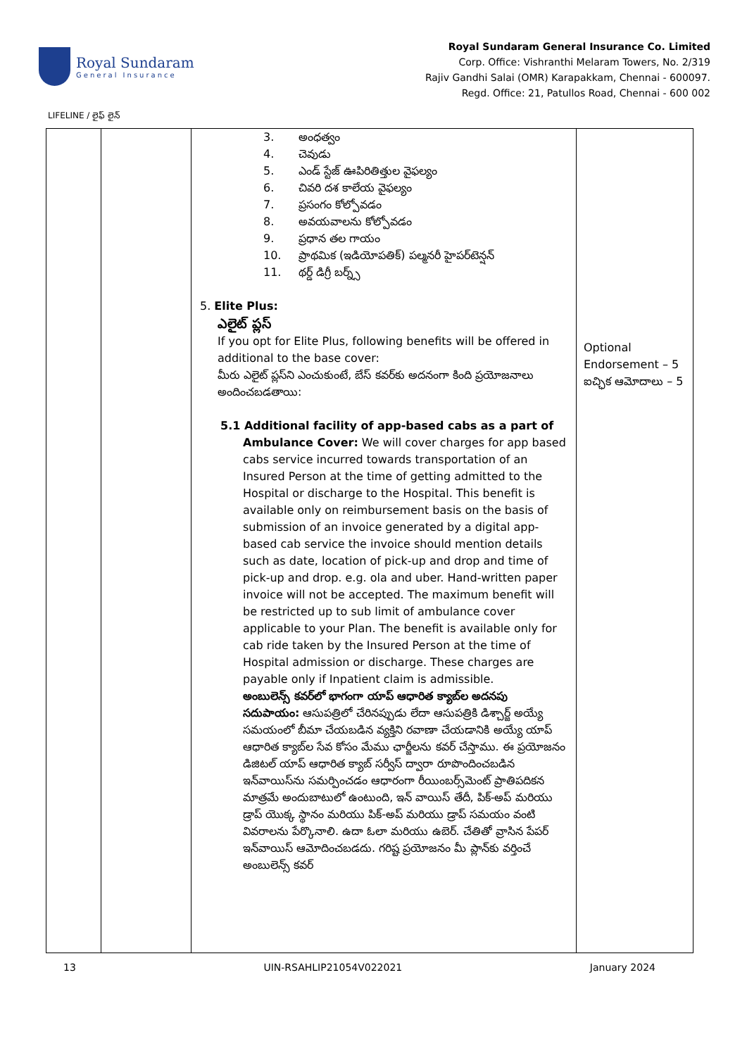Royal Sundaram
General Insurance
Royal Sundaram General Insurance Co. Limited
Corp. Office: Vishranthi Melaram Towers, No. 2/319
Rajiv Gandhi Salai (OMR) Karapakkam, Chennai - 600097.
Regd. Office: 21, Patullos Road, Chennai - 600 002
LIFELINE / లైఫ్ లైన్
| | | 3. అంధత్వం 4. చెవుడు 5. ఎండ్ స్టేజ్ ఊపిరితిత్తుల వైఫల్యం 6. చివరి దశ కాలేయ వైఫల్యం 7. ప్రసంగం కోల్పోవడం 8. అవయవాలను కోల్పోవడం 9. ప్రధాన తల గాయం 10. ప్రాథమిక (ఇడియోపతిక్) పల్మనరీ హైపర్‌టెన్షన్ 11. థర్డ్ డిగ్రీ బర్న్స్ 5. Elite Plus: ఎలైట్ ప్లస్ If you opt for Elite Plus, following benefits will be offered in additional to the base cover: మీరు ఎలైట్ ప్లస్‌ని ఎంచుకుంటే, బేస్ కవర్‌కు అదనంగా కింది ప్రయోజనాలు అందించబడతాయి: 5.1 Additional facility of app-based cabs as a part of Ambulance Cover: We will cover charges for app based cabs service incurred towards transportation of an Insured Person at the time of getting admitted to the Hospital or discharge to the Hospital. This benefit is available only on reimbursement basis on the basis of submission of an invoice generated by a digital app-based cab service the invoice should mention details such as date, location of pick-up and drop and time of pick-up and drop. e.g. ola and uber. Hand-written paper invoice will not be accepted. The maximum benefit will be restricted up to sub limit of ambulance cover applicable to your Plan. The benefit is available only for cab ride taken by the Insured Person at the time of Hospital admission or discharge. These charges are payable only if Inpatient claim is admissible. అంబులెన్స్ కవర్‌లో భాగంగా యాప్ ఆధారిత క్యాబ్‌ల అదనపు సదుపాయం: ఆసుపత్రిలో చేరినప్పుడు లేదా ఆసుపత్రికి డిశ్చార్జ్ అయ్యే సమయంలో బీమా చేయబడిన వ్యక్తిని రవాణా చేయడానికి అయ్యే యాప్ ఆధారిత క్యాబ్‌ల సేవ కోసం మేము ఛార్జీలను కవర్ చేస్తాము. ఈ ప్రయోజనం డిజిటల్ యాప్ ఆధారిత క్యాబ్ సర్వీస్ ద్వారా రూపొందించబడిన ఇన్‌వాయిస్‌ను సమర్పించడం ఆధారంగా రీయింబర్స్‌మెంట్ ప్రాతిపదికన మాత్రమే అందుబాటులో ఉంటుంది, ఇన్ వాయిస్ తేదీ, పిక్-అప్ మరియు డ్రాప్ యొక్క స్థానం మరియు పిక్-అప్ మరియు డ్రాప్ సమయం వంటి వివరాలను పేర్కొనాలి. ఉదా ఓలా మరియు ఉబెర్. చేతితో వ్రాసిన పేపర్ ఇన్‌వాయిస్ ఆమోదించబడదు. గరిష్ట ప్రయోజనం మీ ప్లాన్‌కు వర్తించే అంబులెన్స్ కవర్ | Optional Endorsement – 5 ఐచ్ఛిక ఆమోదాలు – 5 |
13 UIN-RSAHLIP21054V022021 January 2024